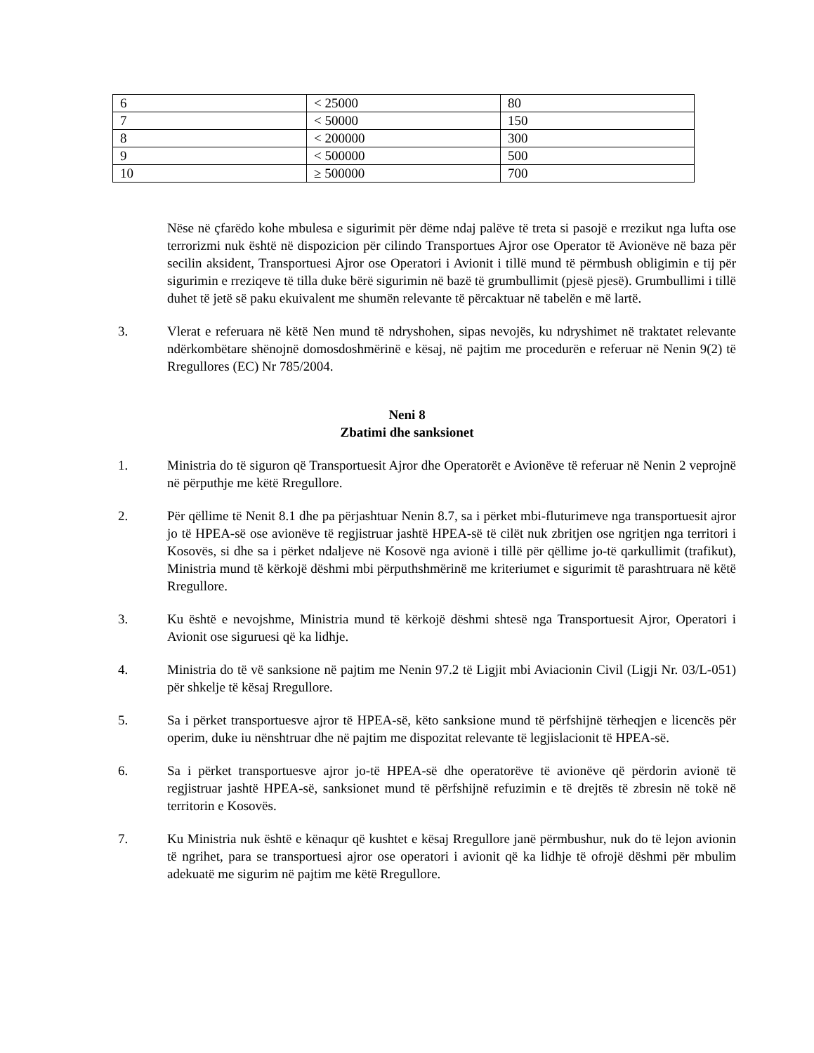| 6 | < 25000 | 80 |
| 7 | < 50000 | 150 |
| 8 | < 200000 | 300 |
| 9 | < 500000 | 500 |
| 10 | ≥ 500000 | 700 |
Nëse në çfarëdo kohe mbulesa e sigurimit për dëme ndaj palëve të treta si pasojë e rrezikut nga lufta ose terrorizmi nuk është në dispozicion për cilindo Transportues Ajror ose Operator të Avionëve në baza për secilin aksident, Transportuesi Ajror ose Operatori i Avionit i tillë mund të përmbush obligimin e tij për sigurimin e rreziqeve të tilla duke bërë sigurimin në bazë të grumbullimit (pjesë pjesë). Grumbullimi i tillë duhet të jetë së paku ekuivalent me shumën relevante të përcaktuar në tabelën e më lartë.
3. Vlerat e referuara në këtë Nen mund të ndryshohen, sipas nevojës, ku ndryshimet në traktatet relevante ndërkombëtare shënojnë domosdoshmërinë e kësaj, në pajtim me procedurën e referuar në Nenin 9(2) të Rregullores (EC) Nr 785/2004.
Neni 8
Zbatimi dhe sanksionet
1. Ministria do të siguron që Transportuesit Ajror dhe Operatorët e Avionëve të referuar në Nenin 2 veprojnë në përputhje me këtë Rregullore.
2. Për qëllime të Nenit 8.1 dhe pa përjashtuar Nenin 8.7, sa i përket mbi-fluturimeve nga transportuesit ajror jo të HPEA-së ose avionëve të regjistruar jashtë HPEA-së të cilët nuk zbritjen ose ngritjen nga territori i Kosovës, si dhe sa i përket ndaljeve në Kosovë nga avionë i tillë për qëllime jo-të qarkullimit (trafikut), Ministria mund të kërkojë dëshmi mbi përputhshmërinë me kriteriumet e sigurimit të parashtruara në këtë Rregullore.
3. Ku është e nevojshme, Ministria mund të kërkojë dëshmi shtesë nga Transportuesit Ajror, Operatori i Avionit ose siguruesi që ka lidhje.
4. Ministria do të vë sanksione në pajtim me Nenin 97.2 të Ligjit mbi Aviacionin Civil (Ligji Nr. 03/L-051) për shkelje të kësaj Rregullore.
5. Sa i përket transportuesve ajror të HPEA-së, këto sanksione mund të përfshijnë tërheqjen e licencës për operim, duke iu nënshtruar dhe në pajtim me dispozitat relevante të legjislacionit të HPEA-së.
6. Sa i përket transportuesve ajror jo-të HPEA-së dhe operatorëve të avionëve që përdorin avionë të regjistruar jashtë HPEA-së, sanksionet mund të përfshijnë refuzimin e të drejtës të zbresin në tokë në territorin e Kosovës.
7. Ku Ministria nuk është e kënaqur që kushtet e kësaj Rregullore janë përmbushur, nuk do të lejon avionin të ngrihet, para se transportuesi ajror ose operatori i avionit që ka lidhje të ofrojë dëshmi për mbulim adekuatë me sigurim në pajtim me këtë Rregullore.